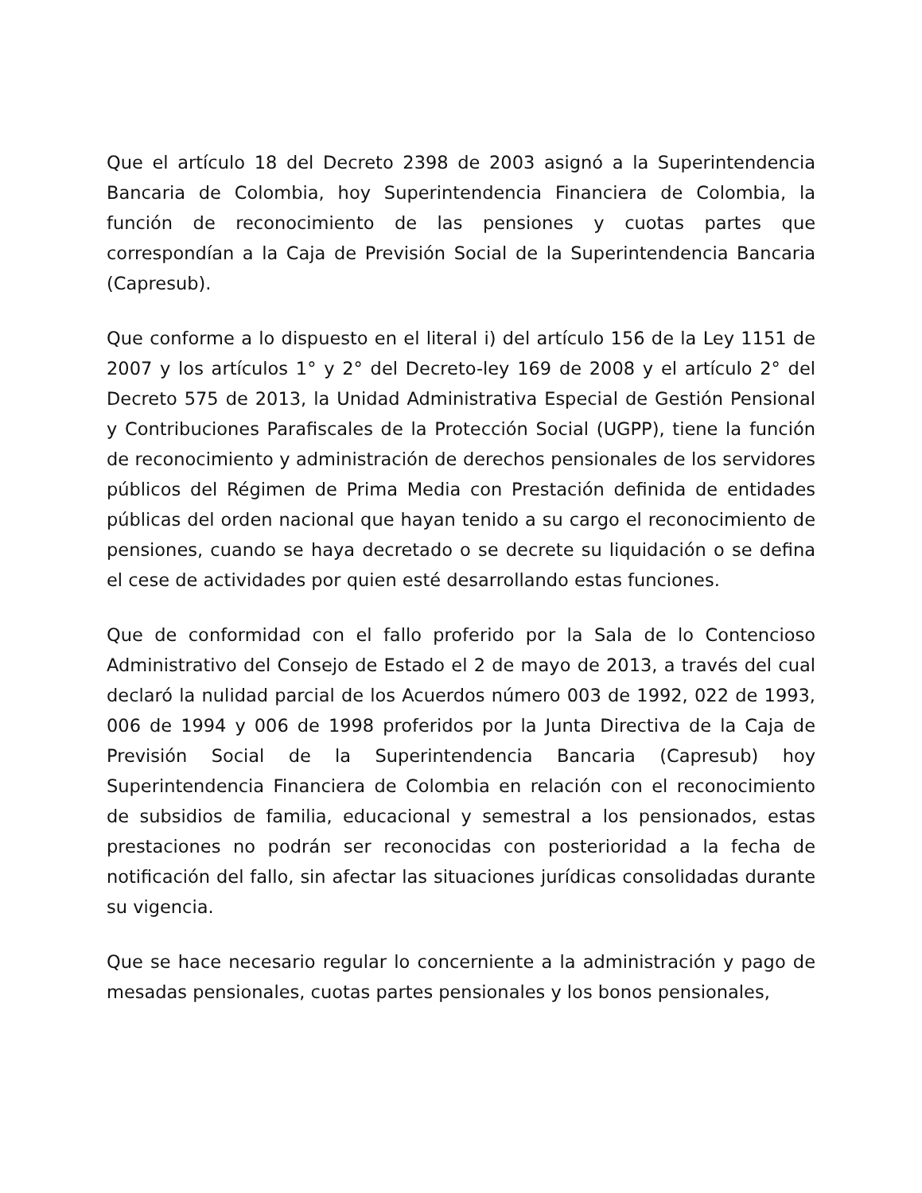Que el artículo 18 del Decreto 2398 de 2003 asignó a la Superintendencia Bancaria de Colombia, hoy Superintendencia Financiera de Colombia, la función de reconocimiento de las pensiones y cuotas partes que correspondían a la Caja de Previsión Social de la Superintendencia Bancaria (Capresub).
Que conforme a lo dispuesto en el literal i) del artículo 156 de la Ley 1151 de 2007 y los artículos 1° y 2° del Decreto-ley 169 de 2008 y el artículo 2° del Decreto 575 de 2013, la Unidad Administrativa Especial de Gestión Pensional y Contribuciones Parafiscales de la Protección Social (UGPP), tiene la función de reconocimiento y administración de derechos pensionales de los servidores públicos del Régimen de Prima Media con Prestación definida de entidades públicas del orden nacional que hayan tenido a su cargo el reconocimiento de pensiones, cuando se haya decretado o se decrete su liquidación o se defina el cese de actividades por quien esté desarrollando estas funciones.
Que de conformidad con el fallo proferido por la Sala de lo Contencioso Administrativo del Consejo de Estado el 2 de mayo de 2013, a través del cual declaró la nulidad parcial de los Acuerdos número 003 de 1992, 022 de 1993, 006 de 1994 y 006 de 1998 proferidos por la Junta Directiva de la Caja de Previsión Social de la Superintendencia Bancaria (Capresub) hoy Superintendencia Financiera de Colombia en relación con el reconocimiento de subsidios de familia, educacional y semestral a los pensionados, estas prestaciones no podrán ser reconocidas con posterioridad a la fecha de notificación del fallo, sin afectar las situaciones jurídicas consolidadas durante su vigencia.
Que se hace necesario regular lo concerniente a la administración y pago de mesadas pensionales, cuotas partes pensionales y los bonos pensionales,